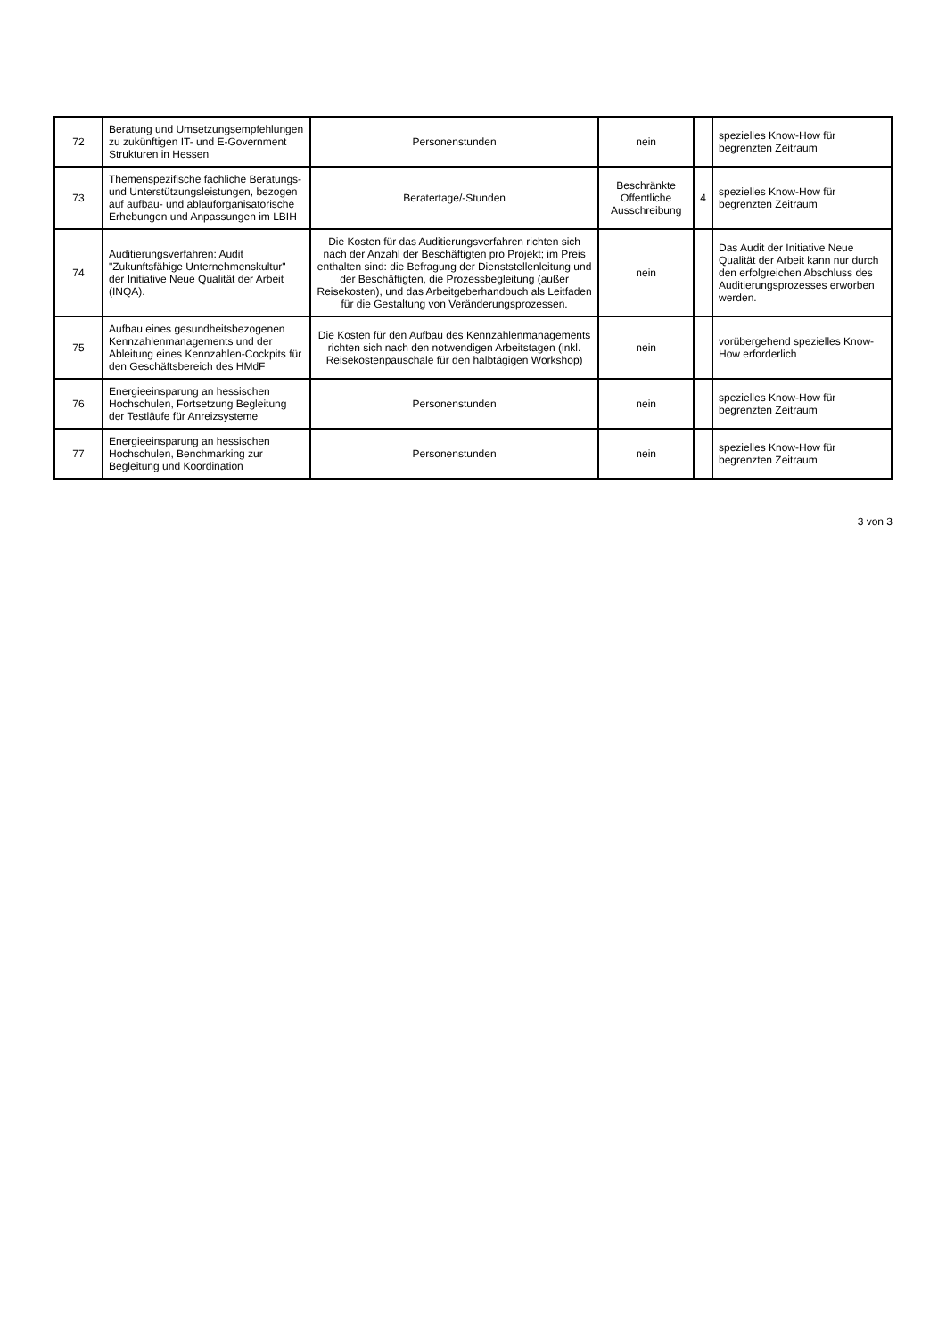| 72 | Beratung und Umsetzungsempfehlungen zu zukünftigen IT- und E-Government Strukturen in Hessen | Personenstunden | nein | | spezielles Know-How für begrenzten Zeitraum |
| 73 | Themenspezifische fachliche Beratungs- und Unterstützungsleistungen, bezogen auf aufbau- und ablauforganisatorische Erhebungen und Anpassungen im LBIH | Beratertage/-Stunden | Beschränkte Öffentliche Ausschreibung | 4 | spezielles Know-How für begrenzten Zeitraum |
| 74 | Auditierungsverfahren: Audit "Zukunftsfähige Unternehmenskultur" der Initiative Neue Qualität der Arbeit (INQA). | Die Kosten für das Auditierungsverfahren richten sich nach der Anzahl der Beschäftigten pro Projekt; im Preis enthalten sind: die Befragung der Dienststellenleitung und der Beschäftigten, die Prozessbegleitung (außer Reisekosten), und das Arbeitgeberhandbuch als Leitfaden für die Gestaltung von Veränderungsprozessen. | nein | | Das Audit der Initiative Neue Qualität der Arbeit kann nur durch den erfolgreichen Abschluss des Auditierungsprozesses erworben werden. |
| 75 | Aufbau eines gesundheitsbezogenen Kennzahlenmanagements und der Ableitung eines Kennzahlen-Cockpits für den Geschäftsbereich des HMdF | Die Kosten für den Aufbau des Kennzahlenmanagements richten sich nach den notwendigen Arbeitstagen (inkl. Reisekostenpauschale für den halbtägigen Workshop) | nein | | vorübergehend spezielles Know-How erforderlich |
| 76 | Energieeinsparung an hessischen Hochschulen, Fortsetzung Begleitung der Testläufe für Anreizsysteme | Personenstunden | nein | | spezielles Know-How für begrenzten Zeitraum |
| 77 | Energieeinsparung an hessischen Hochschulen, Benchmarking zur Begleitung und Koordination | Personenstunden | nein | | spezielles Know-How für begrenzten Zeitraum |
3 von 3